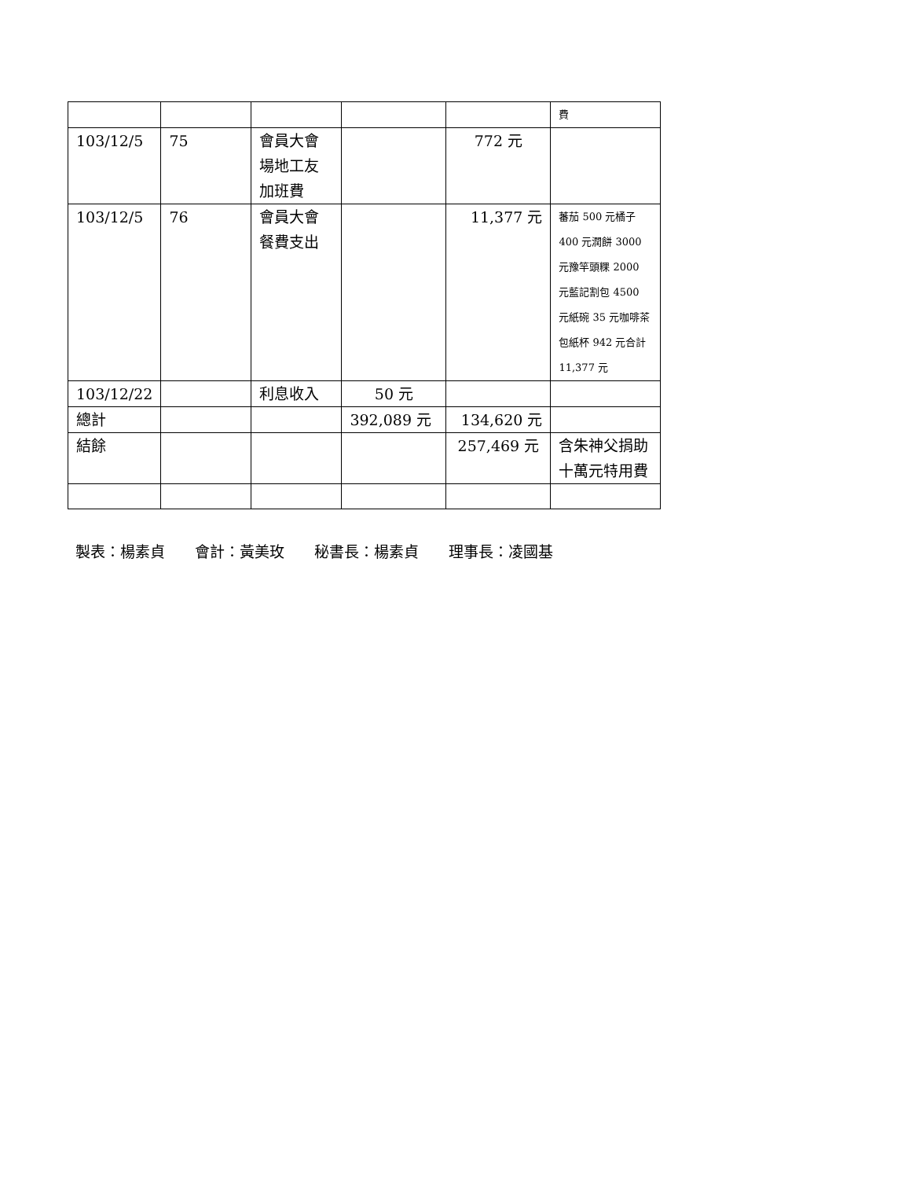| | | | | | 費 |
| 103/12/5 | 75 | 會員大會場地工友加班費 | | 772 元 | |
| 103/12/5 | 76 | 會員大會餐費支出 | | 11,377 元 | 蕃茄 500 元橘子 400 元潤餅 3000 元豫竿頭粿 2000 元藍記割包 4500 元紙碗 35 元咖啡茶包紙杯 942 元合計 11,377 元 |
| 103/12/22 | | 利息收入 | 50 元 | | |
| 總計 | | | 392,089 元 | 134,620 元 | |
| 結餘 | | | | 257,469 元 | 含朱神父捐助十萬元特用費 |
製表：楊素貞  會計：黃美玫  秘書長：楊素貞  理事長：凌國基